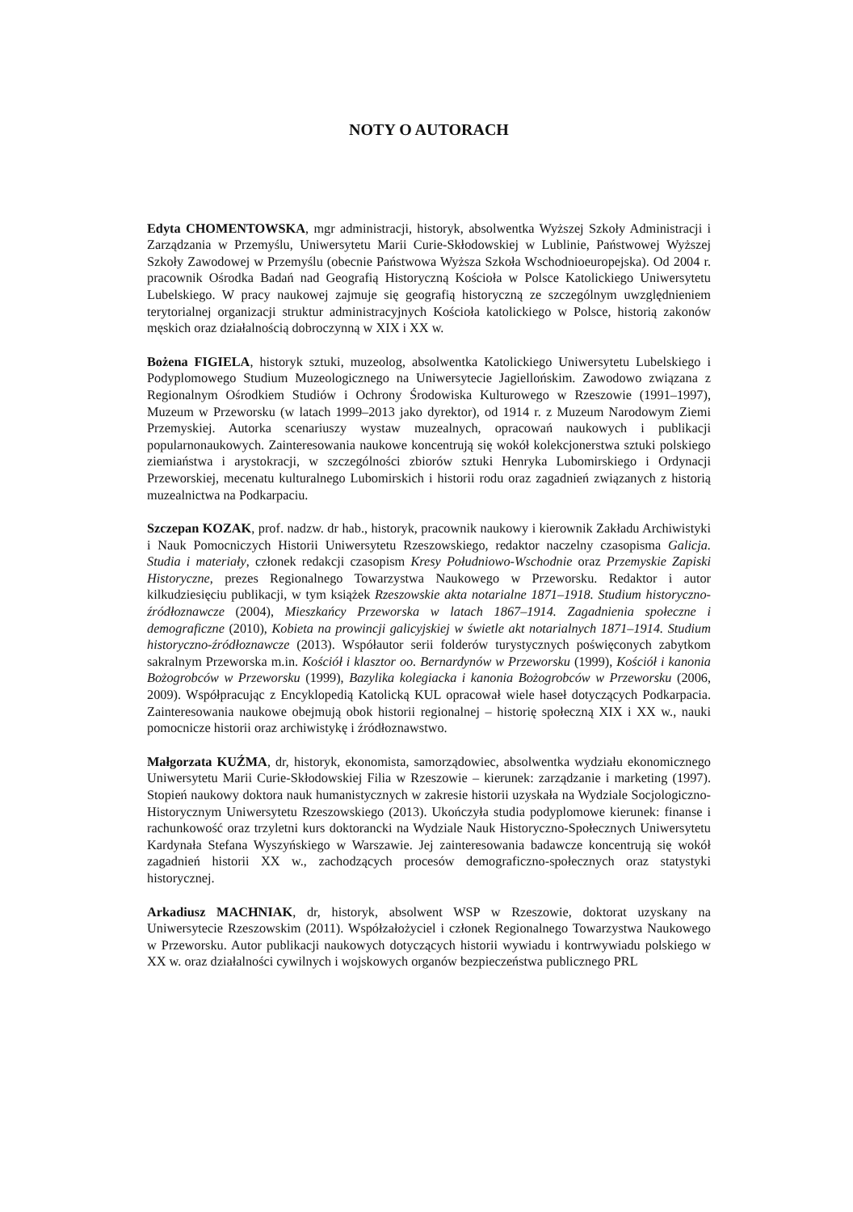NOTY O AUTORACH
Edyta CHOMENTOWSKA, mgr administracji, historyk, absolwentka Wyższej Szkoły Administracji i Zarządzania w Przemyślu, Uniwersytetu Marii Curie-Skłodowskiej w Lublinie, Państwowej Wyższej Szkoły Zawodowej w Przemyślu (obecnie Państwowa Wyższa Szkoła Wschodnioeuropejska). Od 2004 r. pracownik Ośrodka Badań nad Geografią Historyczną Kościoła w Polsce Katolickiego Uniwersytetu Lubelskiego. W pracy naukowej zajmuje się geografią historyczną ze szczególnym uwzględnieniem terytorialnej organizacji struktur administracyjnych Kościoła katolickiego w Polsce, historią zakonów męskich oraz działalnością dobroczynną w XIX i XX w.
Bożena FIGIELA, historyk sztuki, muzeolog, absolwentka Katolickiego Uniwersytetu Lubelskiego i Podyplomowego Studium Muzeologicznego na Uniwersytecie Jagiellońskim. Zawodowo związana z Regionalnym Ośrodkiem Studiów i Ochrony Środowiska Kulturowego w Rzeszowie (1991–1997), Muzeum w Przeworsku (w latach 1999–2013 jako dyrektor), od 1914 r. z Muzeum Narodowym Ziemi Przemyskiej. Autorka scenariuszy wystaw muzealnych, opracowań naukowych i publikacji popularnonaukowych. Zainteresowania naukowe koncentrują się wokół kolekcjonerstwa sztuki polskiego ziemiaństwa i arystokracji, w szczególności zbiorów sztuki Henryka Lubomirskiego i Ordynacji Przeworskiej, mecenatu kulturalnego Lubomirskich i historii rodu oraz zagadnień związanych z historią muzealnictwa na Podkarpaciu.
Szczepan KOZAK, prof. nadzw. dr hab., historyk, pracownik naukowy i kierownik Zakładu Archiwistyki i Nauk Pomocniczych Historii Uniwersytetu Rzeszowskiego, redaktor naczelny czasopisma Galicja. Studia i materiały, członek redakcji czasopism Kresy Południowo-Wschodnie oraz Przemyskie Zapiski Historyczne, prezes Regionalnego Towarzystwa Naukowego w Przeworsku. Redaktor i autor kilkudziesięciu publikacji, w tym książek Rzeszowskie akta notarialne 1871–1918. Studium historyczno-źródłoznawcze (2004), Mieszkańcy Przeworska w latach 1867–1914. Zagadnienia społeczne i demograficzne (2010), Kobieta na prowincji galicyjskiej w świetle akt notarialnych 1871–1914. Studium historyczno-źródłoznawcze (2013). Współautor serii folderów turystycznych poświęconych zabytkom sakralnym Przeworska m.in. Kościół i klasztor oo. Bernardynów w Przeworsku (1999), Kościół i kanonia Bożogrobców w Przeworsku (1999), Bazylika kolegiacka i kanonia Bożogrobców w Przeworsku (2006, 2009). Współpracując z Encyklopedią Katolicką KUL opracował wiele haseł dotyczących Podkarpacia. Zainteresowania naukowe obejmują obok historii regionalnej – historię społeczną XIX i XX w., nauki pomocnicze historii oraz archiwistykę i źródłoznawstwo.
Małgorzata KUŹMA, dr, historyk, ekonomista, samorządowiec, absolwentka wydziału ekonomicznego Uniwersytetu Marii Curie-Skłodowskiej Filia w Rzeszowie – kierunek: zarządzanie i marketing (1997). Stopień naukowy doktora nauk humanistycznych w zakresie historii uzyskała na Wydziale Socjologiczno-Historycznym Uniwersytetu Rzeszowskiego (2013). Ukończyła studia podyplomowe kierunek: finanse i rachunkowość oraz trzyletni kurs doktorancki na Wydziale Nauk Historyczno-Społecznych Uniwersytetu Kardynała Stefana Wyszyńskiego w Warszawie. Jej zainteresowania badawcze koncentrują się wokół zagadnień historii XX w., zachodzących procesów demograficzno-społecznych oraz statystyki historycznej.
Arkadiusz MACHNIAK, dr, historyk, absolwent WSP w Rzeszowie, doktorat uzyskany na Uniwersytecie Rzeszowskim (2011). Współzałożyciel i członek Regionalnego Towarzystwa Naukowego w Przeworsku. Autor publikacji naukowych dotyczących historii wywiadu i kontrwywiadu polskiego w XX w. oraz działalności cywilnych i wojskowych organów bezpieczeństwa publicznego PRL